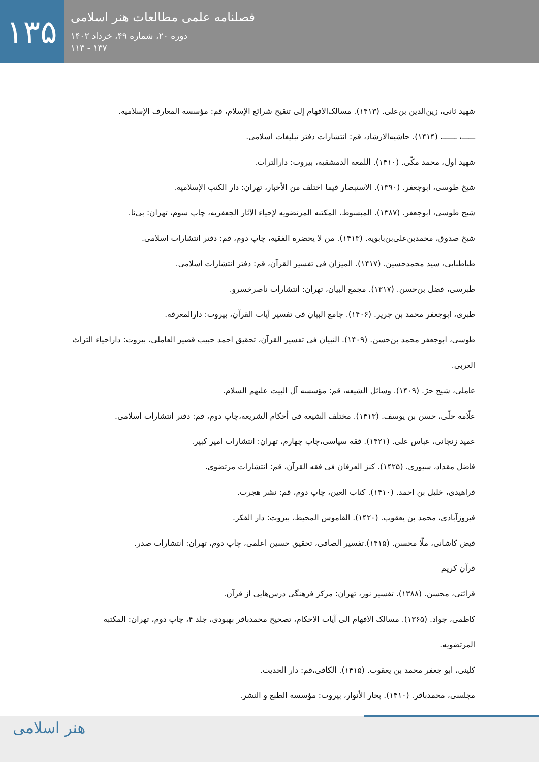۱۳۵
فصلنامه علمی مطالعات هنر اسلامی
دوره ۲۰، شماره ۴۹، خرداد ۱۴۰۲
۱۳۷ - ۱۱۳
شهید ثانی، زین‌الدین بن‌علی. (۱۴۱۳). مسالک‌الافهام إلی تنقیح شرائع الإسلام، قم: مؤسسه المعارف الإسلامیه.
ــــــ، ــــــ. (۱۴۱۴). حاشیه‌الارشاد، قم: انتشارات دفتر تبلیغات اسلامی.
شهید اول، محمد مکّی. (۱۴۱۰). اللمعه الدمشقیه، بیروت: دارالتراث.
شیخ طوسی، ابوجعفر. (۱۳۹۰). الاستبصار فیما اختلف من الأخبار، تهران: دار الکتب الإسلامیه.
شیخ طوسی، ابوجعفر. (۱۳۸۷). المبسوط، المکتبه المرتضویه لإحیاء الآثار الجعفریه، چاپ سوم، تهران: بی‌نا.
شیخ صدوق، محمدبن‌علی‌بن‌بابویه. (۱۴۱۳). من لا یحضره الفقیه، چاپ دوم، قم: دفتر انتشارات اسلامی.
طباطبایی، سید محمدحسین. (۱۴۱۷). المیزان فی تفسیر القرآن، قم: دفتر انتشارات اسلامی.
طبرسی، فضل بن‌حسن. (۱۳۱۷). مجمع البیان، تهران: انتشارات ناصرخسرو.
طبری، ابوجعفر محمد بن جریر. (۱۴۰۶). جامع البیان فی تفسیر آیات القرآن، بیروت: دارالمعرفه.
طوسی، ابوجعفر محمد بن‌حسن. (۱۴۰۹). التبیان فی تفسیر القرآن، تحقیق احمد حبیب قصیر العاملی، بیروت: داراحیاء التراث العربی.
عاملی، شیخ حرّ. (۱۴۰۹). وسائل الشیعه، قم: مؤسسه آل البیت علیهم السلام.
علّامه حلّی، حسن بن یوسف. (۱۴۱۳). مختلف الشیعه فی أحکام الشریعه،چاپ دوم، قم: دفتر انتشارات اسلامی.
عمید زنجانی، عباس علی. (۱۴۲۱). فقه سیاسی،چاپ چهارم، تهران: انتشارات امیر کبیر.
فاضل مقداد، سیوری. (۱۴۲۵). کنز العرفان فی فقه القرآن، قم: انتشارات مرتضوی.
فراهیدی، خلیل بن احمد. (۱۴۱۰). کتاب العین، چاپ دوم، قم: نشر هجرت.
فیروزآبادی، محمد بن یعقوب. (۱۴۲۰). القاموس المحیط، بیروت: دار الفکر.
فیض کاشانی، ملّا محسن. (۱۴۱۵).تفسیر الصافی، تحقیق حسین اعلمی، چاپ دوم، تهران: انتشارات صدر.
قرآن کریم
قرائتی، محسن. (۱۳۸۸). تفسیر نور، تهران: مرکز فرهنگی درس‌هایی از قرآن.
کاظمی، جواد. (۱۳۶۵). مسالک الافهام الی آیات الاحکام، تصحیح محمدباقر بهبودی، جلد ۴، چاپ دوم، تهران: المکتبه المرتضویه.
کلینی، ابو جعفر محمد بن یعقوب. (۱۴۱۵). الکافی،قم: دار الحدیث.
مجلسی، محمدباقر. (۱۴۱۰). بحار الأنوار، بیروت: مؤسسه الطبع و النشر.
هنر اسلامی